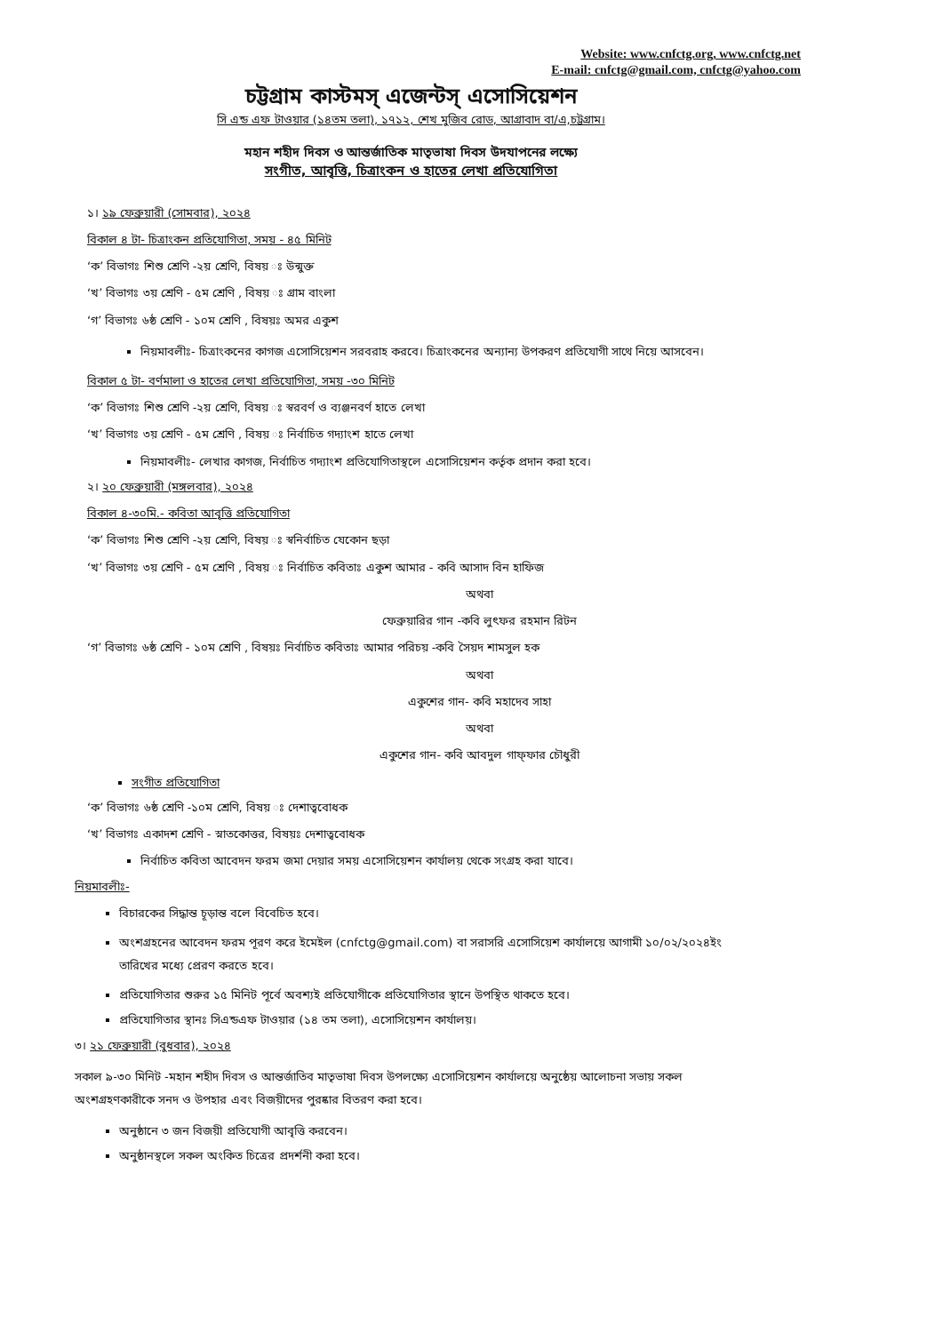Website: www.cnfctg.org, www.cnfctg.net
E-mail: cnfctg@gmail.com, cnfctg@yahoo.com
চট্টগ্রাম কাস্টমস্ এজেন্টস্ এসোসিয়েশন
সি এন্ড এফ টাওয়ার (১৪তম তলা), ১৭১২, শেখ মুজিব রোড, আগ্রাবাদ বা/এ,চট্টগ্রাম।
মহান শহীদ দিবস ও আন্তর্জাতিক মাতৃভাষা দিবস উদযাপনের লক্ষ্যে
সংগীত, আবৃত্তি, চিত্রাংকন ও হাতের লেখা প্রতিযোগিতা
১। ১৯ ফেব্রুয়ারী (সোমবার), ২০২৪
বিকাল ৪ টা- চিত্রাংকন প্রতিযোগিতা, সময় - ৪৫ মিনিট
‘ক’ বিভাগঃ শিশু শ্রেণি -২য় শ্রেণি, বিষয় ঃ উন্মুক্ত
‘খ’ বিভাগঃ ৩য় শ্রেণি - ৫ম শ্রেণি , বিষয় ঃ গ্রাম বাংলা
‘গ’ বিভাগঃ ৬ষ্ঠ শ্রেণি - ১০ম শ্রেণি , বিষয়ঃ অমর একুশ
নিয়মাবলীঃ- চিত্রাংকনের কাগজ এসোসিয়েশন সরবরাহ করবে। চিত্রাংকনের অন্যান্য উপকরণ প্রতিযোগী সাথে নিয়ে আসবেন।
বিকাল ৫ টা- বর্ণমালা ও হাতের লেখা প্রতিযোগিতা, সময় -৩০ মিনিট
‘ক’ বিভাগঃ শিশু শ্রেণি -২য় শ্রেণি, বিষয় ঃ স্বরবর্ণ ও ব্যঞ্জনবর্ণ হাতে লেখা
‘খ’ বিভাগঃ ৩য় শ্রেণি - ৫ম শ্রেণি , বিষয় ঃ নির্বাচিত গদ্যাংশ হাতে লেখা
নিয়মাবলীঃ- লেখার কাগজ, নির্বাচিত গদ্যাংশ প্রতিযোগিতাস্থলে এসোসিয়েশন কর্তৃক প্রদান করা হবে।
২। ২০ ফেব্রুয়ারী (মঙ্গলবার), ২০২৪
বিকাল ৪-৩০মি.- কবিতা আবৃত্তি প্রতিযোগিতা
‘ক’ বিভাগঃ শিশু শ্রেণি -২য় শ্রেণি, বিষয় ঃ স্বনির্বাচিত যেকোন ছড়া
‘খ’ বিভাগঃ ৩য় শ্রেণি - ৫ম শ্রেণি , বিষয় ঃ নির্বাচিত কবিতাঃ একুশ আমার - কবি আসাদ বিন হাফিজ
অথবা
ফেব্রুয়ারির গান -কবি লুৎফর রহমান রিটন
‘গ’ বিভাগঃ ৬ষ্ঠ শ্রেণি - ১০ম শ্রেণি , বিষয়ঃ নির্বাচিত কবিতাঃ আমার পরিচয় -কবি সৈয়দ শামসুল হক
অথবা
একুশের গান- কবি মহাদেব সাহা
অথবা
একুশের গান- কবি আবদুল গাফ্‌ফার চৌধুরী
সংগীত প্রতিযোগিতা
‘ক’ বিভাগঃ ৬ষ্ঠ শ্রেণি -১০ম শ্রেণি, বিষয় ঃ দেশাত্ববোধক
‘খ’ বিভাগঃ একাদশ শ্রেণি - স্নাতকোত্তর, বিষয়ঃ দেশাত্ববোধক
নির্বাচিত কবিতা আবেদন ফরম জমা দেয়ার সময় এসোসিয়েশন কার্যালয় থেকে সংগ্রহ করা যাবে।
নিয়মাবলীঃ-
বিচারকের সিদ্ধান্ত চূড়ান্ত বলে বিবেচিত হবে।
অংশগ্রহনের আবেদন ফরম পূরণ করে ইমেইল (cnfctg@gmail.com) বা সরাসরি এসোসিয়েশ কার্যালয়ে আগামী ১০/০২/২০২৪ইং তারিখের মধ্যে প্রেরণ করতে হবে।
প্রতিযোগিতার শুরুর ১৫ মিনিট পূর্বে অবশ্যই প্রতিযোগীকে প্রতিযোগিতার স্থানে উপস্থিত থাকতে হবে।
প্রতিযোগিতার স্থানঃ সিএন্ডএফ টাওয়ার (১৪ তম তলা), এসোসিয়েশন কার্যালয়।
৩। ২১ ফেব্রুয়ারী (বুধবার), ২০২৪
সকাল ৯-৩০ মিনিট -মহান শহীদ দিবস ও আন্তর্জাতিব মাতৃভাষা দিবস উপলক্ষ্যে এসোসিয়েশন কার্যালয়ে অনুষ্ঠেয় আলোচনা সভায় সকল অংশগ্রহণকারীকে সনদ ও উপহার এবং বিজয়ীদের পুরষ্কার বিতরণ করা হবে।
অনুষ্ঠানে ৩ জন বিজয়ী প্রতিযোগী আবৃত্তি করবেন।
অনুষ্ঠানস্থলে সকল অংকিত চিত্রের প্রদর্শনী করা হবে।